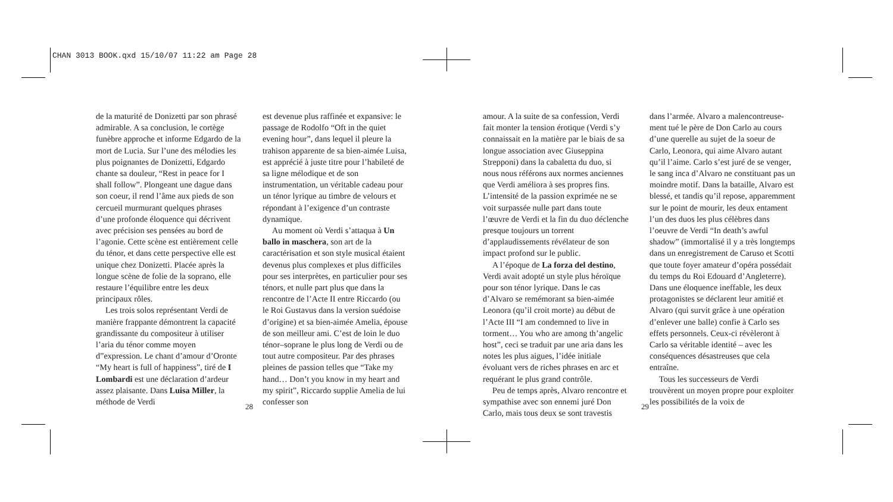CHAN 3013 BOOK.qxd 15/10/07 11:22 am Page 28
de la maturité de Donizetti par son phrasé admirable. A sa conclusion, le cortège funèbre approche et informe Edgardo de la mort de Lucia. Sur l’une des mélodies les plus poignantes de Donizetti, Edgardo chante sa douleur, “Rest in peace for I shall follow”. Plongeant une dague dans son coeur, il rend l’âme aux pieds de son cercueil murmurant quelques phrases d’une profonde éloquence qui décrivent avec précision ses pensées au bord de l’agonie. Cette scène est entièrement celle du ténor, et dans cette perspective elle est unique chez Donizetti. Placée après la longue scène de folie de la soprano, elle restaure l’équilibre entre les deux principaux rôles.
Les trois solos représentant Verdi de manière frappante démontrent la capacité grandissante du compositeur à utiliser l’aria du ténor comme moyen d”expression. Le chant d’amour d’Oronte “My heart is full of happiness”, tiré de I Lombardi est une déclaration d’ardeur assez plaisante. Dans Luisa Miller, la méthode de Verdi
est devenue plus raffinée et expansive: le passage de Rodolfo “Oft in the quiet evening hour”, dans lequel il pleure la trahison apparente de sa bien-aimée Luisa, est apprécié à juste titre pour l’habileté de sa ligne mélodique et de son instrumentation, un véritable cadeau pour un ténor lyrique au timbre de velours et répondant à l’exigence d’un contraste dynamique.
Au moment où Verdi s’attaqua à Un ballo in maschera, son art de la caractérisation et son style musical étaient devenus plus complexes et plus difficiles pour ses interprètes, en particulier pour ses ténors, et nulle part plus que dans la rencontre de l’Acte II entre Riccardo (ou le Roi Gustavus dans la version suédoise d’origine) et sa bien-aimée Amelia, épouse de son meilleur ami. C’est de loin le duo ténor–soprane le plus long de Verdi ou de tout autre compositeur. Par des phrases pleines de passion telles que “Take my hand… Don’t you know in my heart and my spirit”, Riccardo supplie Amelia de lui confesser son
28
amour. A la suite de sa confession, Verdi fait monter la tension érotique (Verdi s’y connaissait en la matière par le biais de sa longue association avec Giuseppina Strepponi) dans la cabaletta du duo, si nous nous référons aux normes anciennes que Verdi améliora à ses propres fins. L’intensité de la passion exprimée ne se voit surpassée nulle part dans toute l’œuvre de Verdi et la fin du duo déclenche presque toujours un torrent d’applaudissements révélateur de son impact profond sur le public.
A l’époque de La forza del destino, Verdi avait adopté un style plus héroïque pour son ténor lyrique. Dans le cas d’Alvaro se remémorant sa bien-aimée Leonora (qu’il croit morte) au début de l’Acte III “I am condemned to live in torment… You who are among th’angelic host”, ceci se traduit par une aria dans les notes les plus aigues, l’idée initiale évoluant vers de riches phrases en arc et requérant le plus grand contrôle.
Peu de temps après, Alvaro rencontre et sympathise avec son ennemi juré Don Carlo, mais tous deux se sont travestis
dans l’armée. Alvaro a malencontreuse-ment tué le père de Don Carlo au cours d’une querelle au sujet de la soeur de Carlo, Leonora, qui aime Alvaro autant qu’il l’aime. Carlo s’est juré de se venger, le sang inca d’Alvaro ne constituant pas un moindre motif. Dans la bataille, Alvaro est blessé, et tandis qu’il repose, apparemment sur le point de mourir, les deux entament l’un des duos les plus célèbres dans l’oeuvre de Verdi “In death’s awful shadow” (immortalisé il y a très longtemps dans un enregistrement de Caruso et Scotti que toute foyer amateur d’opéra possédait du temps du Roi Edouard d’Angleterre). Dans une éloquence ineffable, les deux protagonistes se déclarent leur amitié et Alvaro (qui survit grâce à une opération d’enlever une balle) confie à Carlo ses effets personnels. Ceux-ci révèleront à Carlo sa véritable identité – avec les conséquences désastreuses que cela entraîne.
Tous les successeurs de Verdi trouvèrent un moyen propre pour exploiter les possibilités de la voix de
29